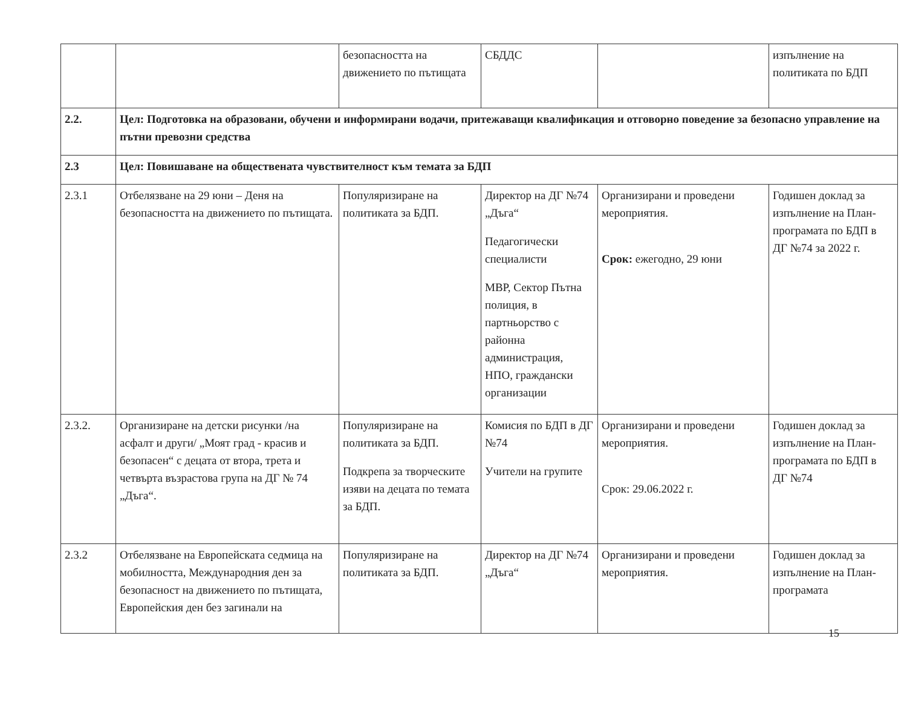| | | безопасността на движението по пътищата | СБДДС | | изпълнение на политиката по БДП |
| 2.2. | Цел: Подготовка на образовани, обучени и информирани водачи, притежаващи квалификация и отговорно поведение за безопасно управление на пътни превозни средства | | | | |
| 2.3 | Цел: Повишаване на обществената чувствителност към темата за БДП | | | | |
| 2.3.1 | Отбелязване на 29 юни – Деня на безопасността на движението по пътищата. | Популяризиране на политиката за БДП. | Директор на ДГ №74 „Дъга“ Педагогически специалисти МВР, Сектор Пътна полиция, в партньорство с районна администрация, НПО, граждански организации | Организирани и проведени мероприятия. Срок: ежегодно, 29 юни | Годишен доклад за изпълнение на План-програмата по БДП в ДГ №74 за 2022 г. |
| 2.3.2. | Организиране на детски рисунки /на асфалт и други/ „Моят град - красив и безопасен“ с децата от втора, трета и четвърта възрастова група на ДГ № 74 „Дъга“. | Популяризиране на политиката за БДП. Подкрепа за творческите изяви на децата по темата за БДП. | Комисия по БДП в ДГ №74 Учители на групите | Организирани и проведени мероприятия. Срок: 29.06.2022 г. | Годишен доклад за изпълнение на План-програмата по БДП в ДГ №74 |
| 2.3.2 | Отбелязване на Европейската седмица на мобилността, Международния ден за безопасност на движението по пътищата, Европейския ден без загинали на | Популяризиране на политиката за БДП. | Директор на ДГ №74 „Дъга“ | Организирани и проведени мероприятия. | Годишен доклад за изпълнение на План-програмата |
15